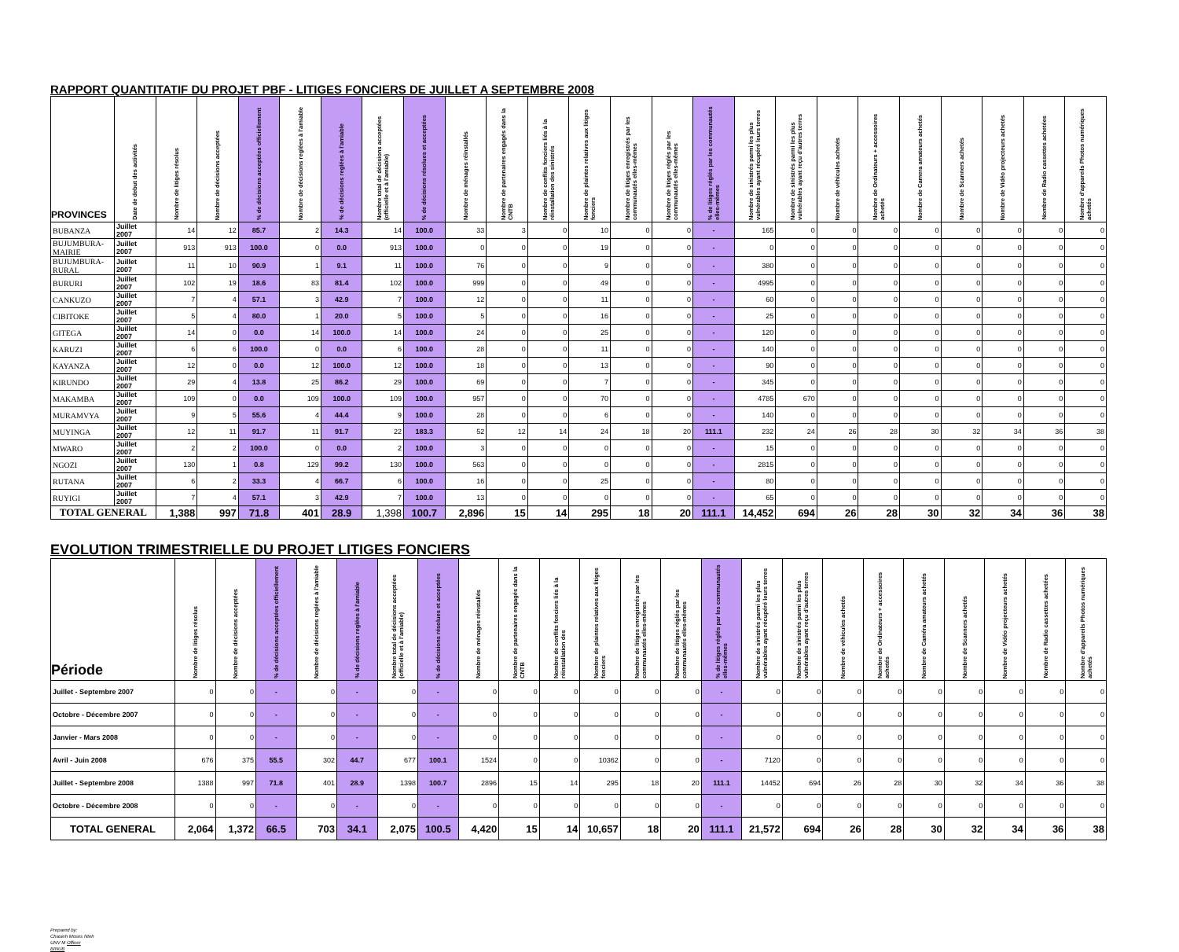RAPPORT QUANTITATIF DU PROJET PBF - LITIGES FONCIERS DE JUILLET A SEPTEMBRE 2008
| PROVINCES | Date de debut des activités | Nombre de litiges résolus | Nombre de décisions acceptées | % de décisions acceptées officiellement | Nombre de décisions reglées à l'amiable | % de décisions reglées à l'amiable | Nombre total de décisions acceptées (officielle et à l'amiable) | % de décisions résolues et acceptées | Nombre de ménages réinstallés | Nombre de partenaires engagés dans la CNTB | Nombre de conflits fonciers liés à la réinstallation des sinistrés | Nombre de plaintes relatives aux litiges fonciers | Nombre de litiges enregistrés par les communautés elles-mêmes | Nombre de litiges réglés par les communautés elles-mêmes | % de litiges réglés par les communautés elles-mêmes | Nombre de sinistrés parmi les plus vulnérables ayant récupéré leurs terres | Nombre de sinistrés parmi les plus vulnérables ayant reçu d'autres terres | Nombre de véhicules achetés | Nombre de Ordinateurs + accessoires achetés | Nombre de Camera amateurs achetés | Nombre de Scanners achetés | Nombre de Vidéo projecteurs achetés | Nombre de Radio cassettes achetées | Nombre d'appareils Photos numériques achetés |
| --- | --- | --- | --- | --- | --- | --- | --- | --- | --- | --- | --- | --- | --- | --- | --- | --- | --- | --- | --- | --- | --- | --- | --- | --- |
| BUBANZA | Juillet 2007 | 14 | 12 | 85.7 | 2 | 14.3 | 14 | 100.0 | 33 | 3 | 0 | 10 | 0 | 0 | - | 165 | 0 | 0 | 0 | 0 | 0 | 0 | 0 | 0 |
| BUJUMBURA-MAIRIE | Juillet 2007 | 913 | 913 | 100.0 | 0 | 0.0 | 913 | 100.0 | 0 | 0 | 0 | 19 | 0 | 0 | - | 0 | 0 | 0 | 0 | 0 | 0 | 0 | 0 | 0 |
| BUJUMBURA-RURAL | Juillet 2007 | 11 | 10 | 90.9 | 1 | 9.1 | 11 | 100.0 | 76 | 0 | 0 | 9 | 0 | 0 | - | 380 | 0 | 0 | 0 | 0 | 0 | 0 | 0 | 0 |
| BURURI | Juillet 2007 | 102 | 19 | 18.6 | 83 | 81.4 | 102 | 100.0 | 999 | 0 | 0 | 49 | 0 | 0 | - | 4995 | 0 | 0 | 0 | 0 | 0 | 0 | 0 | 0 |
| CANKUZO | Juillet 2007 | 7 | 4 | 57.1 | 3 | 42.9 | 7 | 100.0 | 12 | 0 | 0 | 11 | 0 | 0 | - | 60 | 0 | 0 | 0 | 0 | 0 | 0 | 0 | 0 |
| CIBITOKE | Juillet 2007 | 5 | 4 | 80.0 | 1 | 20.0 | 5 | 100.0 | 5 | 0 | 0 | 16 | 0 | 0 | - | 25 | 0 | 0 | 0 | 0 | 0 | 0 | 0 | 0 |
| GITEGA | Juillet 2007 | 14 | 0 | 0.0 | 14 | 100.0 | 14 | 100.0 | 24 | 0 | 0 | 25 | 0 | 0 | - | 120 | 0 | 0 | 0 | 0 | 0 | 0 | 0 | 0 |
| KARUZI | Juillet 2007 | 6 | 6 | 100.0 | 0 | 0.0 | 6 | 100.0 | 28 | 0 | 0 | 11 | 0 | 0 | - | 140 | 0 | 0 | 0 | 0 | 0 | 0 | 0 | 0 |
| KAYANZA | Juillet 2007 | 12 | 0 | 0.0 | 12 | 100.0 | 12 | 100.0 | 18 | 0 | 0 | 13 | 0 | 0 | - | 90 | 0 | 0 | 0 | 0 | 0 | 0 | 0 | 0 |
| KIRUNDO | Juillet 2007 | 29 | 4 | 13.8 | 25 | 86.2 | 29 | 100.0 | 69 | 0 | 0 | 7 | 0 | 0 | - | 345 | 0 | 0 | 0 | 0 | 0 | 0 | 0 | 0 |
| MAKAMBA | Juillet 2007 | 109 | 0 | 0.0 | 109 | 100.0 | 109 | 100.0 | 957 | 0 | 0 | 70 | 0 | 0 | - | 4785 | 670 | 0 | 0 | 0 | 0 | 0 | 0 | 0 |
| MURAMVYA | Juillet 2007 | 9 | 5 | 55.6 | 4 | 44.4 | 9 | 100.0 | 28 | 0 | 0 | 6 | 0 | 0 | - | 140 | 0 | 0 | 0 | 0 | 0 | 0 | 0 | 0 |
| MUYINGA | Juillet 2007 | 12 | 11 | 91.7 | 11 | 91.7 | 22 | 183.3 | 52 | 12 | 14 | 24 | 18 | 20 | 111.1 | 232 | 24 | 26 | 28 | 30 | 32 | 34 | 36 | 38 |
| MWARO | Juillet 2007 | 2 | 2 | 100.0 | 0 | 0.0 | 2 | 100.0 | 3 | 0 | 0 | 0 | 0 | 0 | - | 15 | 0 | 0 | 0 | 0 | 0 | 0 | 0 | 0 |
| NGOZI | Juillet 2007 | 130 | 1 | 0.8 | 129 | 99.2 | 130 | 100.0 | 563 | 0 | 0 | 0 | 0 | 0 | - | 2815 | 0 | 0 | 0 | 0 | 0 | 0 | 0 | 0 |
| RUTANA | Juillet 2007 | 6 | 2 | 33.3 | 4 | 66.7 | 6 | 100.0 | 16 | 0 | 0 | 25 | 0 | 0 | - | 80 | 0 | 0 | 0 | 0 | 0 | 0 | 0 | 0 |
| RUYIGI | Juillet 2007 | 7 | 4 | 57.1 | 3 | 42.9 | 7 | 100.0 | 13 | 0 | 0 | 0 | 0 | 0 | - | 65 | 0 | 0 | 0 | 0 | 0 | 0 | 0 | 0 |
| TOTAL GENERAL | | 1,388 | 997 | 71.8 | 401 | 28.9 | 1,398 | 100.7 | 2,896 | 15 | 14 | 295 | 18 | 20 | 111.1 | 14,452 | 694 | 26 | 28 | 30 | 32 | 34 | 36 | 38 |
EVOLUTION TRIMESTRIELLE DU PROJET LITIGES FONCIERS
| Période | Nombre de litiges résolus | Nombre de décisions acceptées | % de décisions acceptées officiellement | Nombre de décisions reglées à l'amiable | % de décisions reglées à l'amiable | Nombre total de décisions acceptées (officielle et à l'amiable) | % de décisions résolues et acceptées | Nombre de ménages réinstallés | Nombre de partenaires engagés dans la CNTB | Nombre de conflits fonciers liés à la réinstallation des | Nombre de plaintes relatives aux litiges fonciers | Nombre de litiges enregistrés par les communautés elles-mêmes | Nombre de litiges réglés par les communautés elles-mêmes | % de litiges réglés par les communautés elles-mêmes | Nombre de sinistrés parmi les plus vulnérables ayant récupéré leurs terres | Nombre de sinistrés parmi les plus vulnérables ayant reçu d'autres terres | Nombre de véhicules achetés | Nombre de Ordinateurs + accessoires achetés | Nombre de Caméra amateurs achetés | Nombre de Scanners achetés | Nombre de Vidéo projecteurs achetés | Nombre de Radio cassettes achetées | Nombre d'appareils Photos numériques achetés |
| --- | --- | --- | --- | --- | --- | --- | --- | --- | --- | --- | --- | --- | --- | --- | --- | --- | --- | --- | --- | --- | --- | --- | --- |
| Juillet - Septembre 2007 | 0 | 0 | - | 0 | - | 0 | - | 0 | 0 | 0 | 0 | 0 | 0 | - | 0 | 0 | 0 | 0 | 0 | 0 | 0 | 0 | 0 |
| Octobre - Décembre 2007 | 0 | 0 | - | 0 | - | 0 | - | 0 | 0 | 0 | 0 | 0 | 0 | - | 0 | 0 | 0 | 0 | 0 | 0 | 0 | 0 | 0 |
| Janvier - Mars 2008 | 0 | 0 | - | 0 | - | 0 | - | 0 | 0 | 0 | 0 | 0 | 0 | - | 0 | 0 | 0 | 0 | 0 | 0 | 0 | 0 | 0 |
| Avril - Juin 2008 | 676 | 375 | 55.5 | 302 | 44.7 | 677 | 100.1 | 1524 | 0 | 0 | 10362 | 0 | 0 | - | 7120 | 0 | 0 | 0 | 0 | 0 | 0 | 0 | 0 |
| Juillet - Septembre 2008 | 1388 | 997 | 71.8 | 401 | 28.9 | 1398 | 100.7 | 2896 | 15 | 14 | 295 | 18 | 20 | 111.1 | 14452 | 694 | 26 | 28 | 30 | 32 | 34 | 36 | 38 |
| Octobre - Décembre 2008 | 0 | 0 | - | 0 | - | 0 | - | 0 | 0 | 0 | 0 | 0 | 0 | - | 0 | 0 | 0 | 0 | 0 | 0 | 0 | 0 | 0 |
| TOTAL GENERAL | 2,064 | 1,372 | 66.5 | 703 | 34.1 | 2,075 | 100.5 | 4,420 | 15 | 14 | 10,657 | 18 | 20 | 111.1 | 21,572 | 694 | 26 | 28 | 30 | 32 | 34 | 36 | 38 |
Prepared by:
Chasieh Moses Nteh
UNV M Officer
BINUB